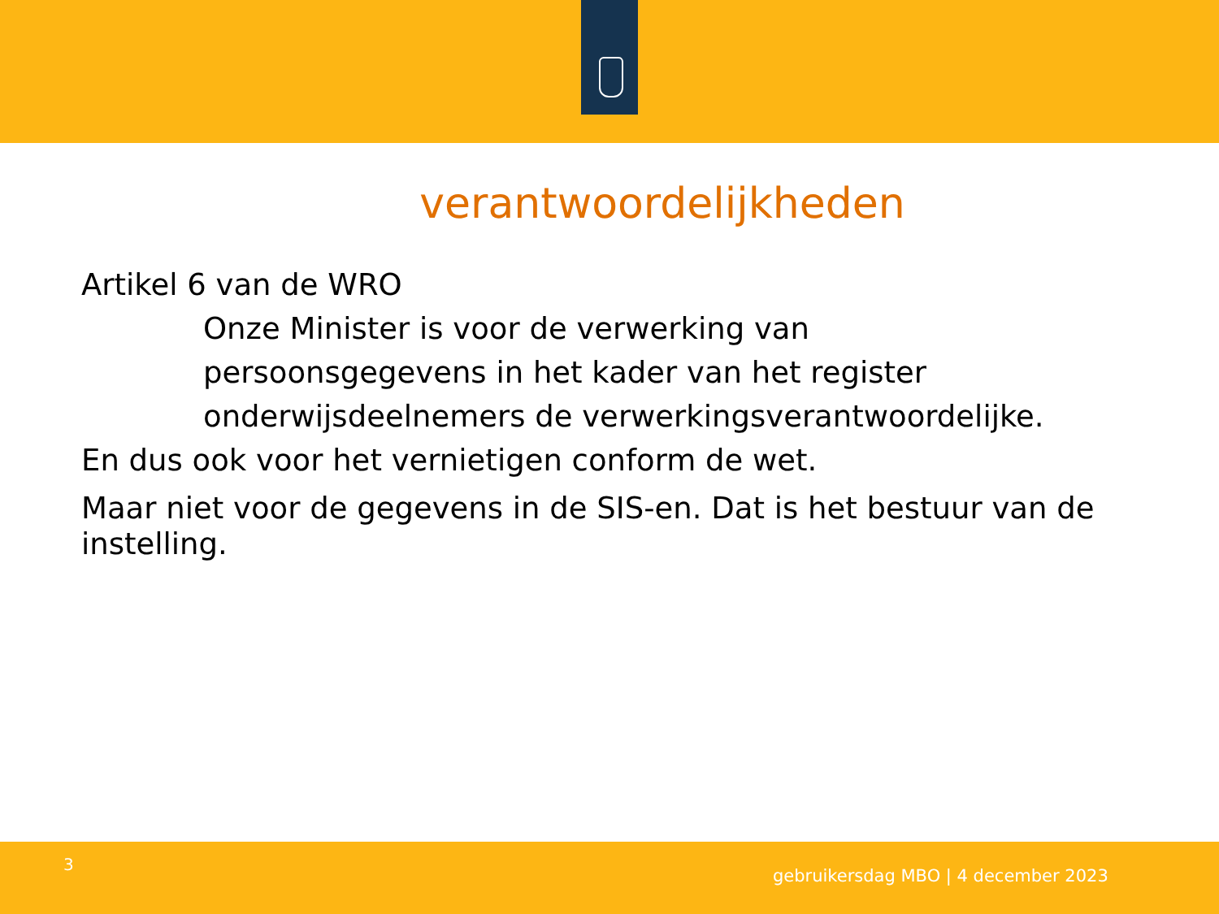verantwoordelijkheden
Artikel 6 van de WRO
Onze Minister is voor de verwerking van persoonsgegevens in het kader van het register onderwijsdeelnemers de verwerkingsverantwoordelijke.
En dus ook voor het vernietigen conform de wet.
Maar niet voor de gegevens in de SIS-en. Dat is het bestuur van de instelling.
3
gebruikersdag MBO | 4 december 2023